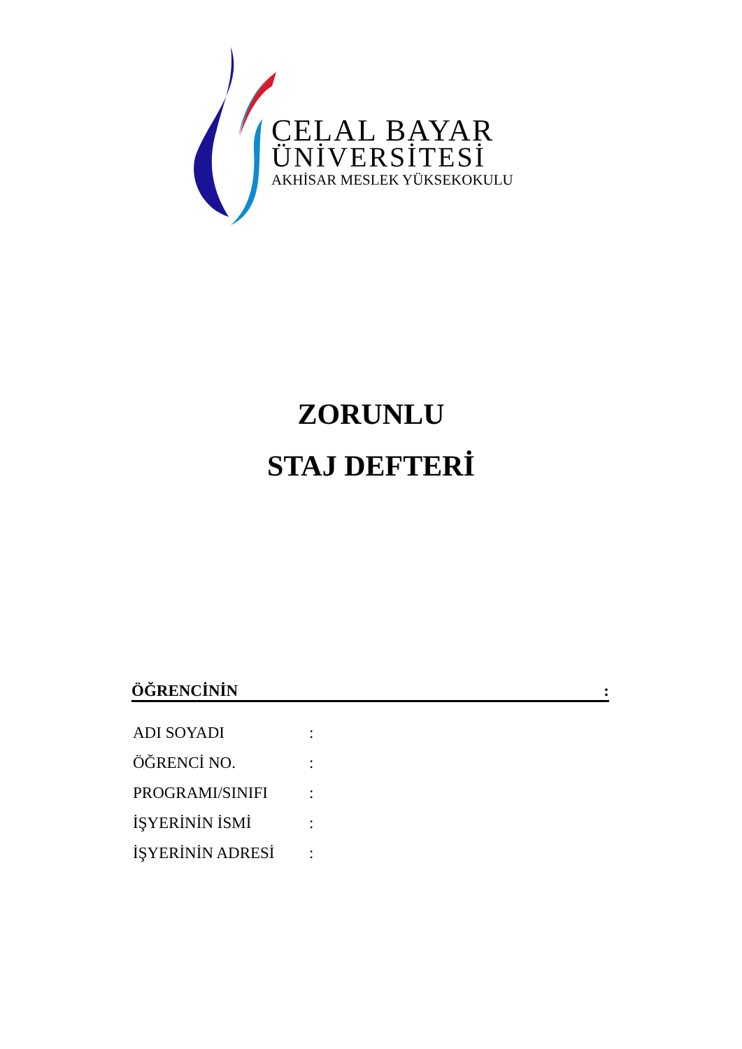CELAL BAYAR
ÜNİVERSİTESİ
AKHİSAR MESLEK YÜKSEKOKULU
ZORUNLU
STAJ DEFTERİ
ÖĞRENCİNİN:
ADI SOYADI:
ÖĞRENCİ NO.:
PROGRAMI/SINIFI:
İŞYERİNİN İSMİ:
İŞYERİNİN ADRESİ: